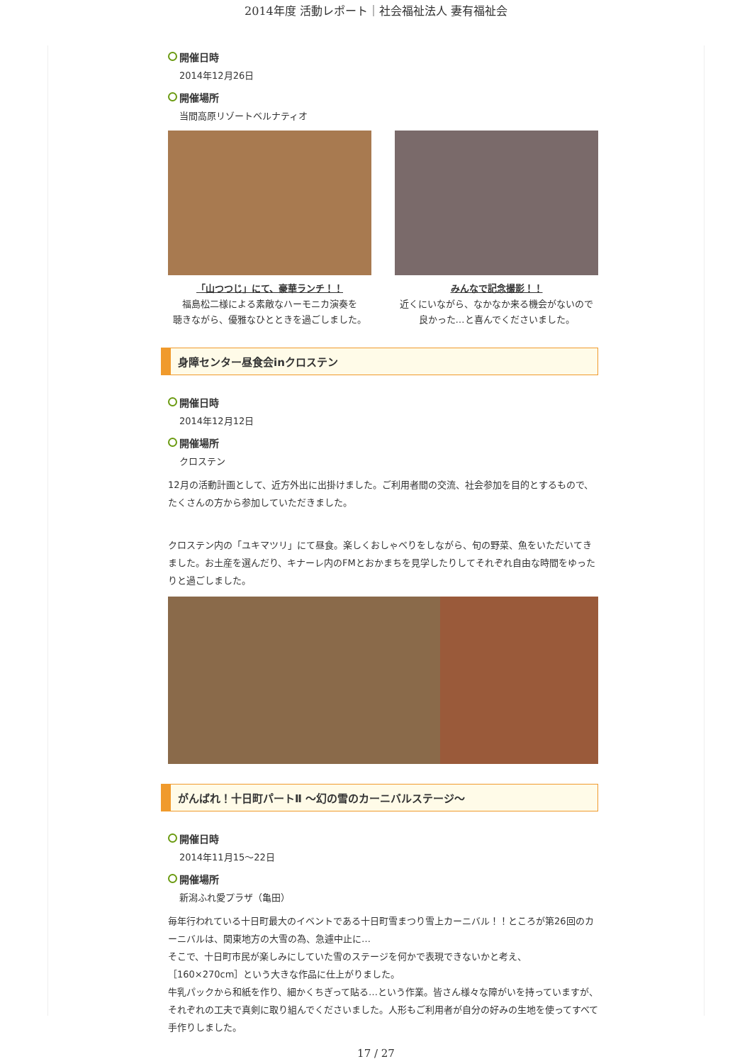2014年度 活動レポート｜社会福祉法人 妻有福祉会
開催日時
2014年12月26日
開催場所
当間高原リゾートベルナティオ
「山つつじ」にて、豪華ランチ！！
福島松二様による素敵なハーモニカ演奏を
聴きながら、優雅なひとときを過ごしました。
みんなで記念撮影！！
近くにいながら、なかなか来る機会がないので
良かった…と喜んでくださいました。
身障センター昼食会inクロステン
開催日時
2014年12月12日
開催場所
クロステン
12月の活動計画として、近方外出に出掛けました。ご利用者間の交流、社会参加を目的とするもので、たくさんの方から参加していただきました。
クロステン内の「ユキマツリ」にて昼食。楽しくおしゃべりをしながら、旬の野菜、魚をいただいてきました。お土産を選んだり、キナーレ内のFMとおかまちを見学したりしてそれぞれ自由な時間をゆったりと過ごしました。
がんばれ！十日町パートⅡ ～幻の雪のカーニバルステージ～
開催日時
2014年11月15～22日
開催場所
新潟ふれ愛プラザ（亀田）
毎年行われている十日町最大のイベントである十日町雪まつり雪上カーニバル！！ところが第26回のカーニバルは、関東地方の大雪の為、急遽中止に…
そこで、十日町市民が楽しみにしていた雪のステージを何かで表現できないかと考え、
［160×270cm］という大きな作品に仕上がりました。
牛乳パックから和紙を作り、細かくちぎって貼る…という作業。皆さん様々な障がいを持っていますが、それぞれの工夫で真剣に取り組んでくださいました。人形もご利用者が自分の好みの生地を使ってすべて手作りしました。
17 / 27